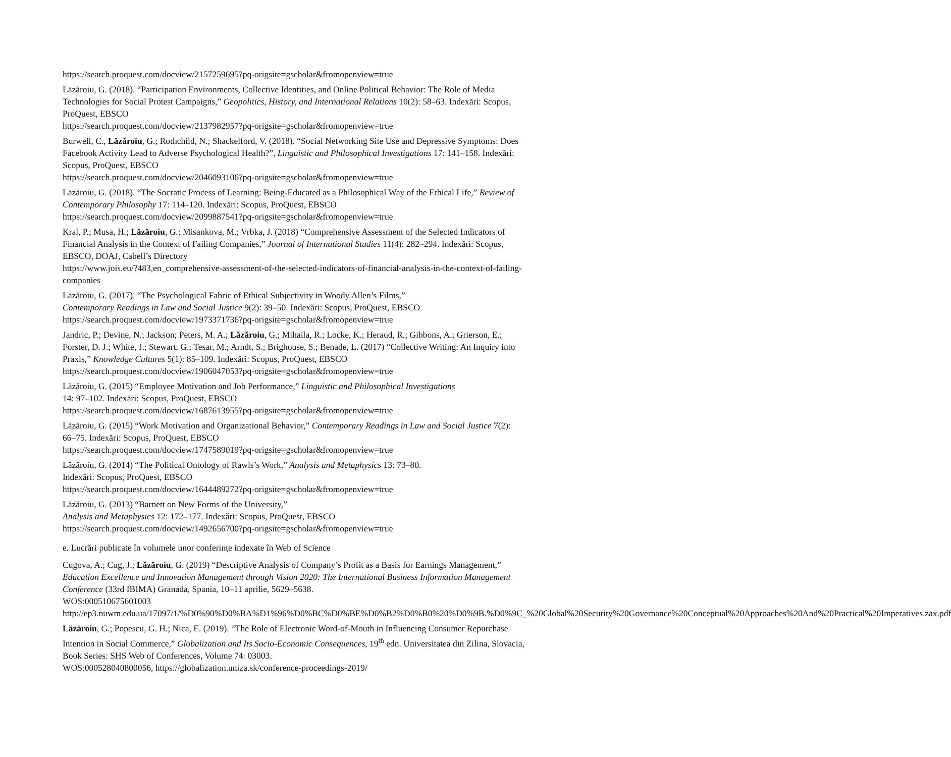https://search.proquest.com/docview/2157259695?pq-origsite=gscholar&fromopenview=true
Lăzăroiu, G. (2018). “Participation Environments, Collective Identities, and Online Political Behavior: The Role of Media Technologies for Social Protest Campaigns,” Geopolitics, History, and International Relations 10(2): 58–63. Indexări: Scopus, ProQuest, EBSCO
https://search.proquest.com/docview/2137982957?pq-origsite=gscholar&fromopenview=true
Burwell, C., Lăzăroiu, G.; Rothchild, N.; Shackelford, V. (2018). “Social Networking Site Use and Depressive Symptoms: Does Facebook Activity Lead to Adverse Psychological Health?”, Linguistic and Philosophical Investigations 17: 141–158. Indexări: Scopus, ProQuest, EBSCO
https://search.proquest.com/docview/2046093106?pq-origsite=gscholar&fromopenview=true
Lăzăroiu, G. (2018). “The Socratic Process of Learning: Being-Educated as a Philosophical Way of the Ethical Life,” Review of Contemporary Philosophy 17: 114–120. Indexări: Scopus, ProQuest, EBSCO
https://search.proquest.com/docview/2099887541?pq-origsite=gscholar&fromopenview=true
Kral, P.; Musa, H.; Lăzăroiu, G.; Misankova, M.; Vrbka, J. (2018) “Comprehensive Assessment of the Selected Indicators of Financial Analysis in the Context of Failing Companies,” Journal of International Studies 11(4): 282–294. Indexări: Scopus, EBSCO, DOAJ, Cabell’s Directory
https://www.jois.eu/?483,en_comprehensive-assessment-of-the-selected-indicators-of-financial-analysis-in-the-context-of-failing-companies
Lăzăroiu, G. (2017). “The Psychological Fabric of Ethical Subjectivity in Woody Allen’s Films,”
Contemporary Readings in Law and Social Justice 9(2): 39–50. Indexări: Scopus, ProQuest, EBSCO
https://search.proquest.com/docview/1973371736?pq-origsite=gscholar&fromopenview=true
Jandric, P.; Devine, N.; Jackson; Peters, M. A.; Lăzăroiu, G.; Mihaila, R.; Locke, K.; Heraud, R.; Gibbons, A.; Grierson, E.; Forster, D. J.; White, J.; Stewart, G.; Tesar, M.; Arndt, S.; Brighouse, S.; Benade, L. (2017) “Collective Writing: An Inquiry into Praxis,” Knowledge Cultures 5(1): 85–109. Indexări: Scopus, ProQuest, EBSCO
https://search.proquest.com/docview/1906047053?pq-origsite=gscholar&fromopenview=true
Lăzăroiu, G. (2015) “Employee Motivation and Job Performance,” Linguistic and Philosophical Investigations
14: 97–102. Indexări: Scopus, ProQuest, EBSCO
https://search.proquest.com/docview/1687613955?pq-origsite=gscholar&fromopenview=true
Lăzăroiu, G. (2015) “Work Motivation and Organizational Behavior,” Contemporary Readings in Law and Social Justice 7(2): 66–75. Indexări: Scopus, ProQuest, EBSCO
https://search.proquest.com/docview/1747589019?pq-origsite=gscholar&fromopenview=true
Lăzăroiu, G. (2014) “The Political Ontology of Rawls’s Work,” Analysis and Metaphysics 13: 73–80.
Indexări: Scopus, ProQuest, EBSCO
https://search.proquest.com/docview/1644489272?pq-origsite=gscholar&fromopenview=true
Lăzăroiu, G. (2013) “Barnett on New Forms of the University,”
Analysis and Metaphysics 12: 172–177. Indexări: Scopus, ProQuest, EBSCO
https://search.proquest.com/docview/1492656700?pq-origsite=gscholar&fromopenview=true
e. Lucrări publicate în volumele unor conferințe indexate în Web of Science
Cugova, A.; Cug, J.; Lăzăroiu, G. (2019) “Descriptive Analysis of Company’s Profit as a Basis for Earnings Management,” Education Excellence and Innovation Management through Vision 2020: The International Business Information Management Conference (33rd IBIMA) Granada, Spania, 10–11 aprilie, 5629–5638.
WOS:000510675601003
http://ep3.nuwm.edu.ua/17097/1/%D0%90%D0%BA%D1%96%D0%BC%D0%BE%D0%B2%D0%B0%20%D0%9B.%D0%9C_%20Global%20Security%20Governance%20Conceptual%20Approaches%20And%20Practical%20Imperatives.zax.pdf
Lăzăroiu, G.; Popescu, G. H.; Nica, E. (2019). “The Role of Electronic Word-of-Mouth in Influencing Consumer Repurchase Intention in Social Commerce,” Globalization and Its Socio-Economic Consequences, 19<sup>th</sup> edn. Universitatea din Zilina, Slovacia, Book Series: SHS Web of Conferences, Volume 74: 03003.
WOS:000528040800056, https://globalization.uniza.sk/conference-proceedings-2019/